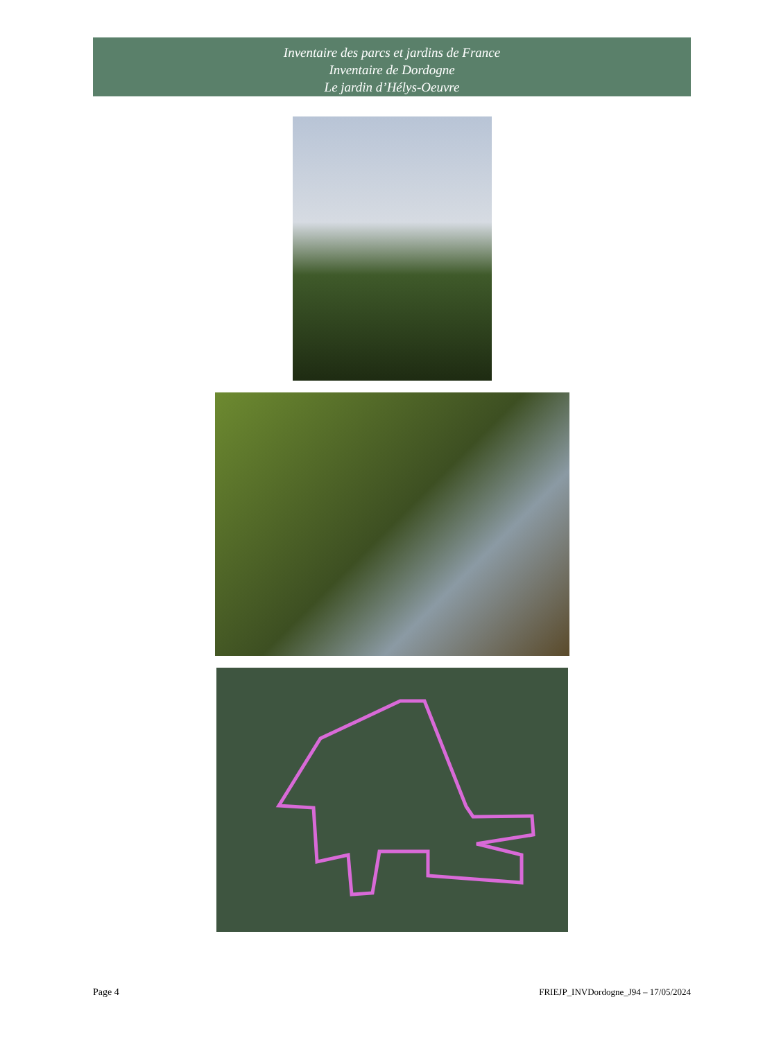Inventaire des parcs et jardins de France
Inventaire de Dordogne
Le jardin d’Hélys-Oeuvre
Page 4 FRIEJP_INVDordogne_J94 – 17/05/2024